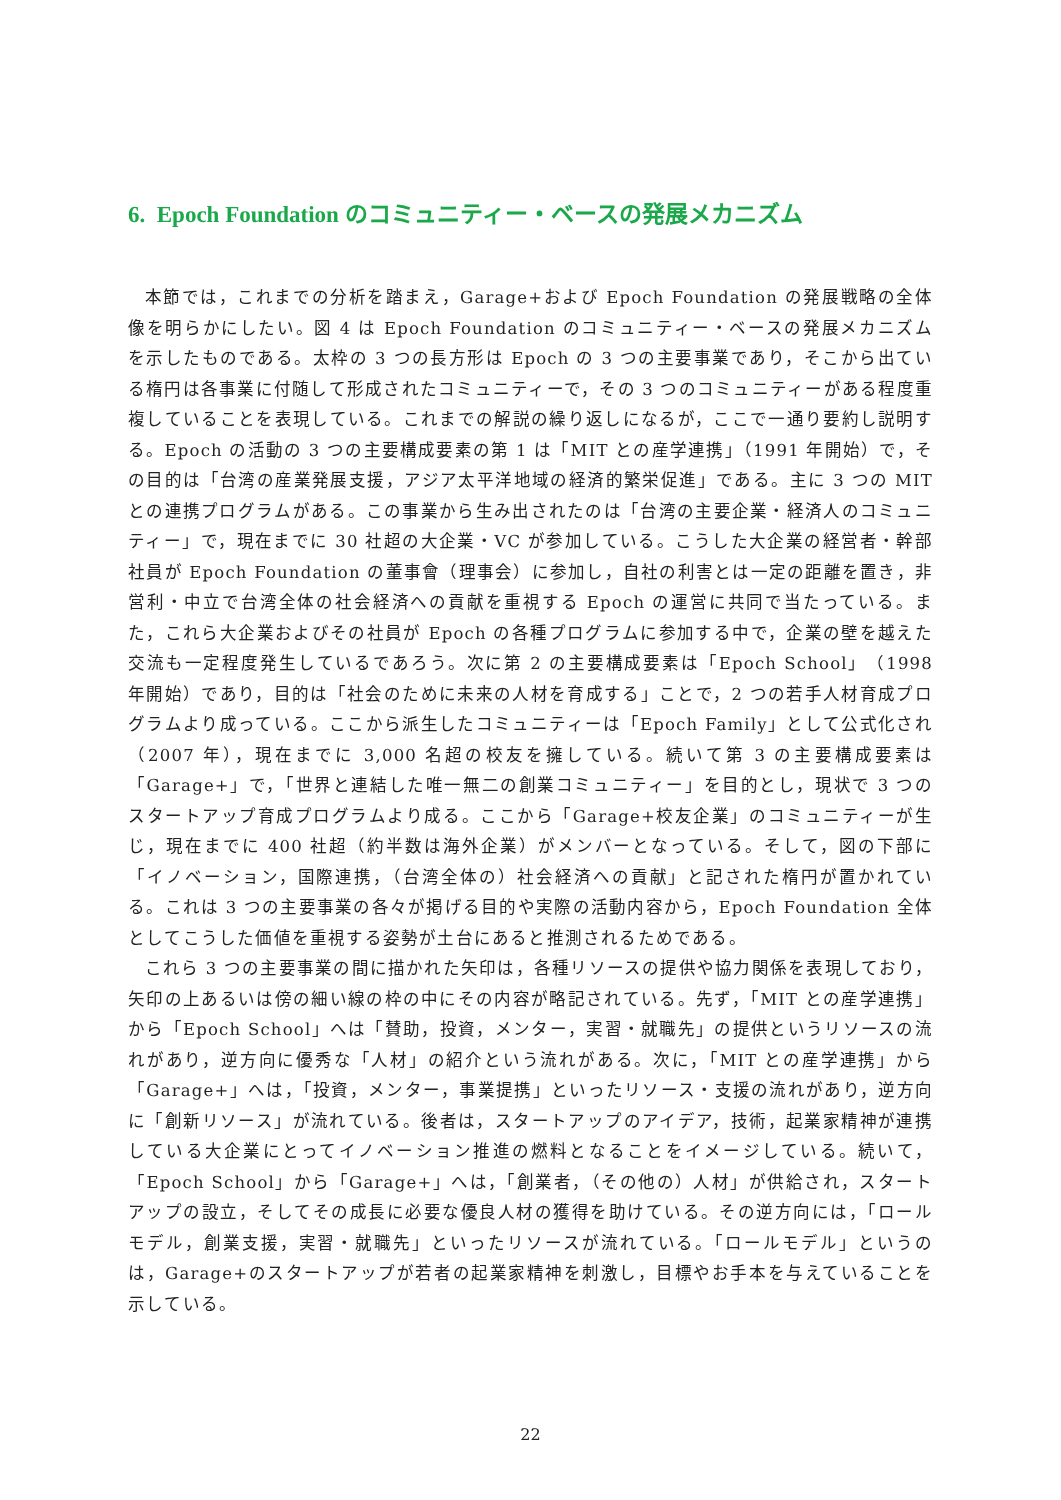6. Epoch Foundation のコミュニティー・ベースの発展メカニズム
本節では，これまでの分析を踏まえ，Garage+および Epoch Foundation の発展戦略の全体像を明らかにしたい。図 4 は Epoch Foundation のコミュニティー・ベースの発展メカニズムを示したものである。太枠の 3 つの長方形は Epoch の 3 つの主要事業であり，そこから出ている楕円は各事業に付随して形成されたコミュニティーで，その 3 つのコミュニティーがある程度重複していることを表現している。これまでの解説の繰り返しになるが，ここで一通り要約し説明する。Epoch の活動の 3 つの主要構成要素の第 1 は「MIT との産学連携」（1991 年開始）で，その目的は「台湾の産業発展支援，アジア太平洋地域の経済的繁栄促進」である。主に 3 つの MIT との連携プログラムがある。この事業から生み出されたのは「台湾の主要企業・経済人のコミュニティー」で，現在までに 30 社超の大企業・VC が参加している。こうした大企業の経営者・幹部社員が Epoch Foundation の董事會（理事会）に参加し，自社の利害とは一定の距離を置き，非営利・中立で台湾全体の社会経済への貢献を重視する Epoch の運営に共同で当たっている。また，これら大企業およびその社員が Epoch の各種プログラムに参加する中で，企業の壁を越えた交流も一定程度発生しているであろう。次に第 2 の主要構成要素は「Epoch School」（1998 年開始）であり，目的は「社会のために未来の人材を育成する」ことで，2 つの若手人材育成プログラムより成っている。ここから派生したコミュニティーは「Epoch Family」として公式化され（2007 年），現在までに 3,000 名超の校友を擁している。続いて第 3 の主要構成要素は「Garage+」で，「世界と連結した唯一無二の創業コミュニティー」を目的とし，現状で 3 つのスタートアップ育成プログラムより成る。ここから「Garage+校友企業」のコミュニティーが生じ，現在までに 400 社超（約半数は海外企業）がメンバーとなっている。そして，図の下部に「イノベーション，国際連携，（台湾全体の）社会経済への貢献」と記された楕円が置かれている。これは 3 つの主要事業の各々が掲げる目的や実際の活動内容から，Epoch Foundation 全体としてこうした価値を重視する姿勢が土台にあると推測されるためである。
これら 3 つの主要事業の間に描かれた矢印は，各種リソースの提供や協力関係を表現しており，矢印の上あるいは傍の細い線の枠の中にその内容が略記されている。先ず，「MIT との産学連携」から「Epoch School」へは「賛助，投資，メンター，実習・就職先」の提供というリソースの流れがあり，逆方向に優秀な「人材」の紹介という流れがある。次に，「MIT との産学連携」から「Garage+」へは，「投資，メンター，事業提携」といったリソース・支援の流れがあり，逆方向に「創新リソース」が流れている。後者は，スタートアップのアイデア，技術，起業家精神が連携している大企業にとってイノベーション推進の燃料となることをイメージしている。続いて，「Epoch School」から「Garage+」へは，「創業者，（その他の）人材」が供給され，スタートアップの設立，そしてその成長に必要な優良人材の獲得を助けている。その逆方向には，「ロールモデル，創業支援，実習・就職先」といったリソースが流れている。「ロールモデル」というのは，Garage+のスタートアップが若者の起業家精神を刺激し，目標やお手本を与えていることを示している。
22